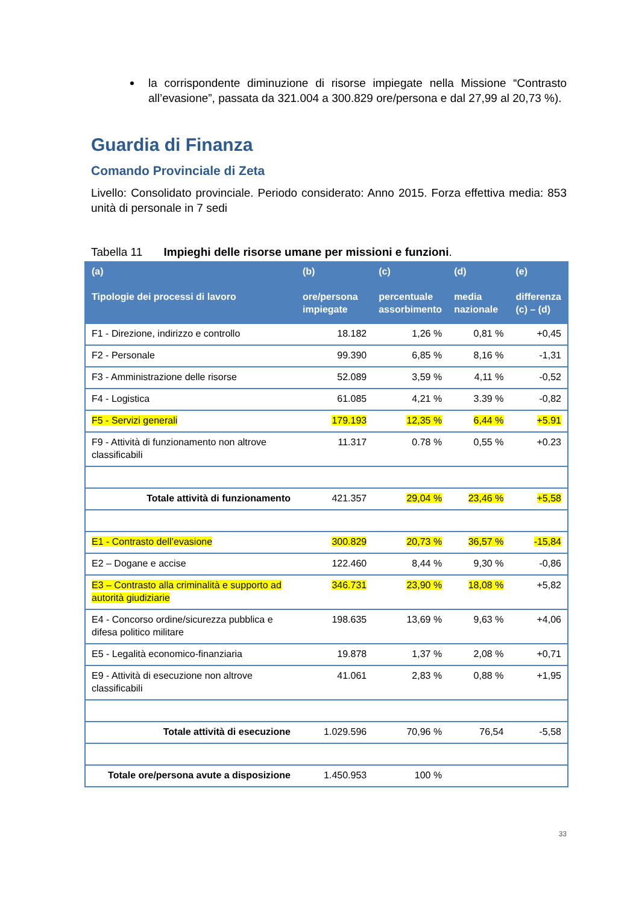la corrispondente diminuzione di risorse impiegate nella Missione “Contrasto all’evasione”, passata da 321.004 a 300.829 ore/persona e dal 27,99 al 20,73 %).
Guardia di Finanza
Comando Provinciale di Zeta
Livello: Consolidato provinciale. Periodo considerato: Anno 2015. Forza effettiva media: 853 unità di personale in 7 sedi
Tabella 11 Impieghi delle risorse umane per missioni e funzioni.
| (a) Tipologie dei processi di lavoro | (b) ore/persona impiegate | (c) percentuale assorbimento | (d) media nazionale | (e) differenza (c) – (d) |
| --- | --- | --- | --- | --- |
| F1 - Direzione, indirizzo e controllo | 18.182 | 1,26 % | 0,81 % | +0,45 |
| F2 - Personale | 99.390 | 6,85 % | 8,16 % | -1,31 |
| F3 - Amministrazione delle risorse | 52.089 | 3,59 % | 4,11 % | -0,52 |
| F4 - Logistica | 61.085 | 4,21 % | 3.39 % | -0,82 |
| F5 - Servizi generali | 179.193 | 12,35 % | 6,44 % | +5.91 |
| F9 - Attività di funzionamento non altrove classificabili | 11.317 | 0.78 % | 0,55 % | +0.23 |
| Totale attività di funzionamento | 421.357 | 29,04 % | 23,46 % | +5,58 |
| E1 - Contrasto dell’evasione | 300.829 | 20,73 % | 36,57 % | -15,84 |
| E2 – Dogane e accise | 122.460 | 8,44 % | 9,30 % | -0,86 |
| E3 – Contrasto alla criminalità e supporto ad autorità giudiziarie | 346.731 | 23,90 % | 18,08 % | +5,82 |
| E4 - Concorso ordine/sicurezza pubblica e difesa politico militare | 198.635 | 13,69 % | 9,63 % | +4,06 |
| E5 - Legalità economico-finanziaria | 19.878 | 1,37 % | 2,08 % | +0,71 |
| E9 - Attività di esecuzione non altrove classificabili | 41.061 | 2,83 % | 0,88 % | +1,95 |
| Totale attività di esecuzione | 1.029.596 | 70,96 % | 76,54 | -5,58 |
| Totale ore/persona avute a disposizione | 1.450.953 | 100 % | | |
33